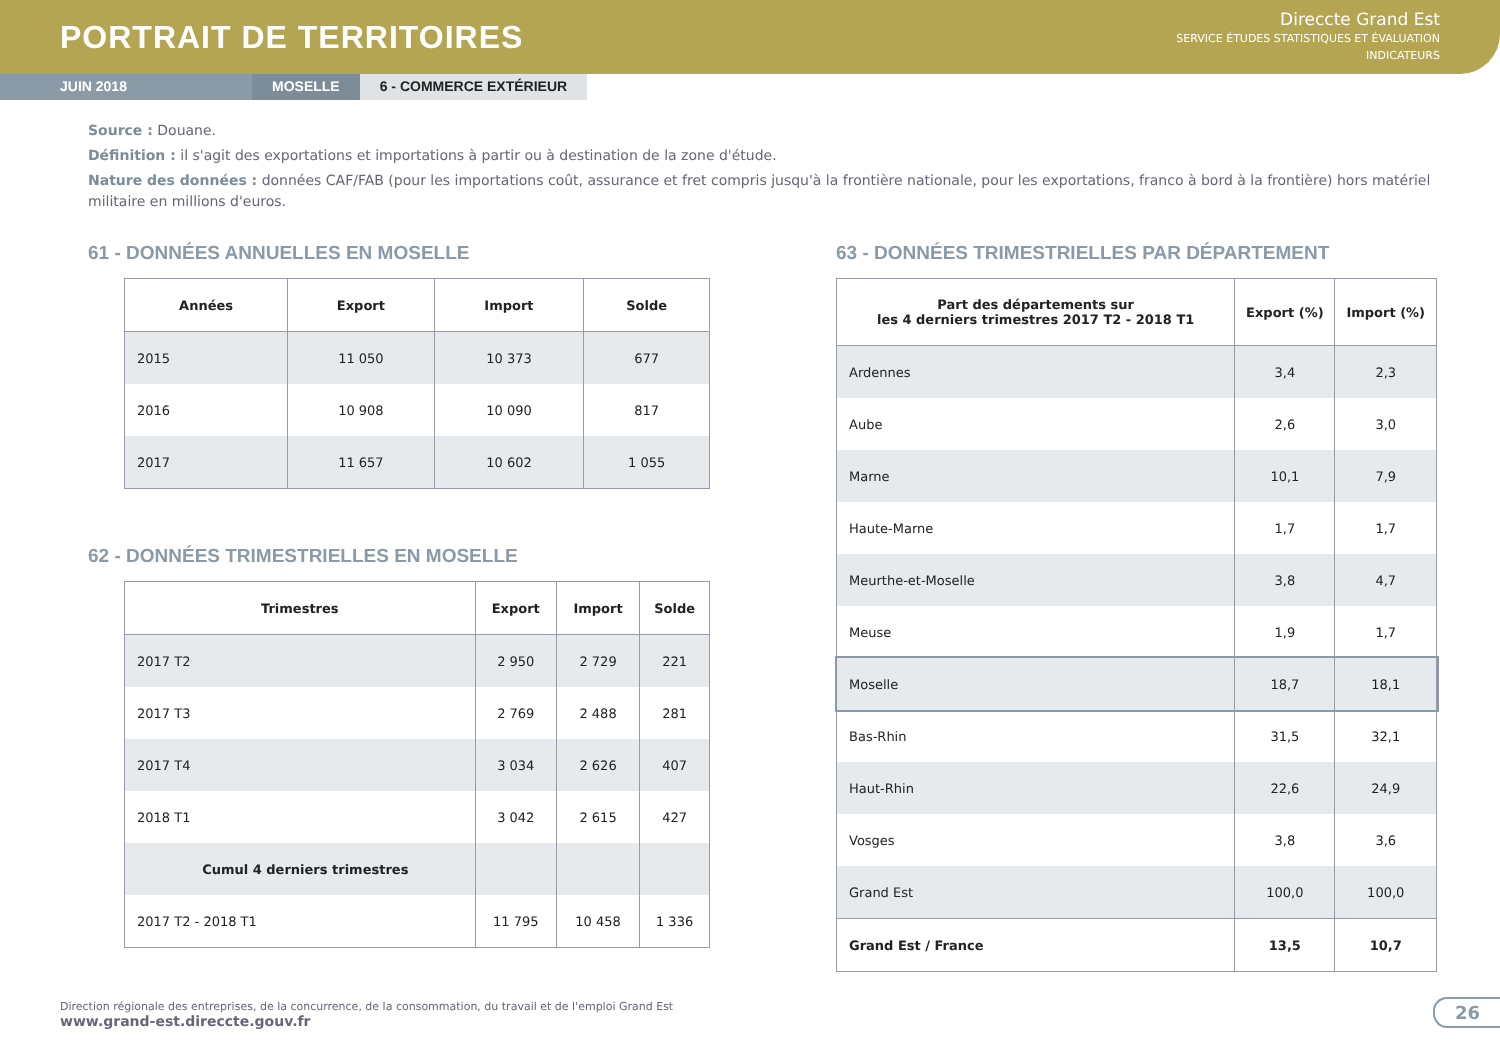PORTRAIT DE TERRITOIRES
Direccte Grand Est
SERVICE ÉTUDES STATISTIQUES ET ÉVALUATION
INDICATEURS
JUIN 2018 MOSELLE 6 - COMMERCE EXTÉRIEUR
Source : Douane.
Définition : il s'agit des exportations et importations à partir ou à destination de la zone d'étude.
Nature des données : données CAF/FAB (pour les importations coût, assurance et fret compris jusqu'à la frontière nationale, pour les exportations, franco à bord à la frontière) hors matériel militaire en millions d'euros.
61 - DONNÉES ANNUELLES EN MOSELLE
| Années | Export | Import | Solde |
| --- | --- | --- | --- |
| 2015 | 11 050 | 10 373 | 677 |
| 2016 | 10 908 | 10 090 | 817 |
| 2017 | 11 657 | 10 602 | 1 055 |
62 - DONNÉES TRIMESTRIELLES EN MOSELLE
| Trimestres | Export | Import | Solde |
| --- | --- | --- | --- |
| 2017 T2 | 2 950 | 2 729 | 221 |
| 2017 T3 | 2 769 | 2 488 | 281 |
| 2017 T4 | 3 034 | 2 626 | 407 |
| 2018 T1 | 3 042 | 2 615 | 427 |
| Cumul 4 derniers trimestres | | | |
| 2017 T2 - 2018 T1 | 11 795 | 10 458 | 1 336 |
63 - DONNÉES TRIMESTRIELLES PAR DÉPARTEMENT
| Part des départements sur les 4 derniers trimestres 2017 T2 - 2018 T1 | Export (%) | Import (%) |
| --- | --- | --- |
| Ardennes | 3,4 | 2,3 |
| Aube | 2,6 | 3,0 |
| Marne | 10,1 | 7,9 |
| Haute-Marne | 1,7 | 1,7 |
| Meurthe-et-Moselle | 3,8 | 4,7 |
| Meuse | 1,9 | 1,7 |
| Moselle | 18,7 | 18,1 |
| Bas-Rhin | 31,5 | 32,1 |
| Haut-Rhin | 22,6 | 24,9 |
| Vosges | 3,8 | 3,6 |
| Grand Est | 100,0 | 100,0 |
| Grand Est / France | 13,5 | 10,7 |
Direction régionale des entreprises, de la concurrence, de la consommation, du travail et de l'emploi Grand Est
www.grand-est.direccte.gouv.fr
26